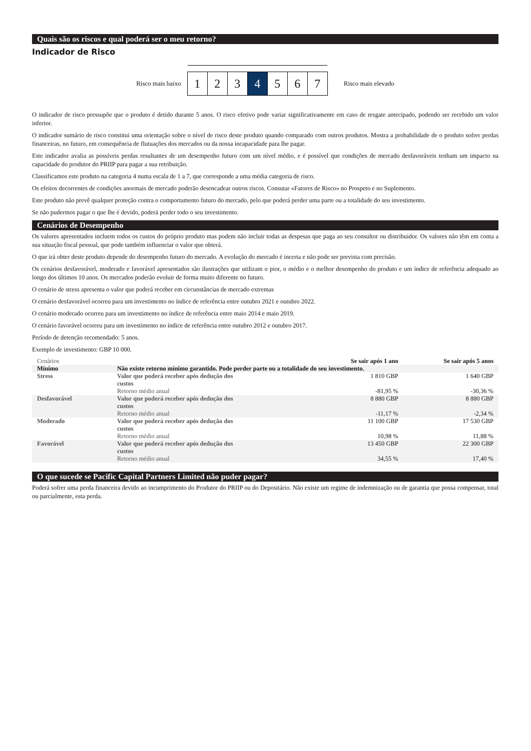Quais são os riscos e qual poderá ser o meu retorno?
Indicador de Risco
Risco mais baixo
1 2 3 4 5 6 7
Risco mais elevado
O indicador de risco pressupõe que o produto é detido durante 5 anos. O risco efetivo pode variar significativamente em caso de resgate antecipado, podendo ser recebido um valor inferior.
O indicador sumário de risco constitui uma orientação sobre o nível de risco deste produto quando comparado com outros produtos. Mostra a probabilidade de o produto sofrer perdas financeiras, no futuro, em consequência de flutuações dos mercados ou da nossa incapacidade para lhe pagar.
Este indicador avalia as possíveis perdas resultantes de um desempenho futuro com um nível médio, e é possível que condições de mercado desfavoráveis tenham um impacto na capacidade do produtor do PRIIP para pagar a sua retribuição.
Classificamos este produto na categoria 4 numa escala de 1 a 7, que corresponde a uma média categoria de risco.
Os efeitos decorrentes de condições anormais de mercado poderão desencadear outros riscos. Consutar «Fatores de Risco» no Prospeto e no Suplemento.
Este produto não prevê qualquer proteção contra o comportamento futuro do mercado, pelo que poderá perder uma parte ou a totalidade do seu investimento.
Se não pudermos pagar o que lhe é devido, poderá perder todo o seu investimento.
Cenários de Desempenho
Os valores apresentados incluem todos os custos do próprio produto mas podem não incluir todas as despesas que paga ao seu consultor ou distribuidor. Os valores não têm em conta a sua situação fiscal pessoal, que pode também influenciar o valor que obterá.
O que irá obter deste produto depende do desempenho futuro do mercado. A evolução do mercado é incerta e não pode ser prevista com precisão.
Os cenários desfavorável, moderado e favorável apresentados são ilustrações que utilizam o pior, o médio e o melhor desempenho do produto e um índice de referência adequado ao longo dos últimos 10 anos. Os mercados poderão evoluir de forma muito diferente no futuro.
O cenário de stress apresenta o valor que poderá receber em circunstâncias de mercado extremas
O cenário desfavorável ocorreu para um investimento no índice de referência entre outubro 2021 e outubro 2022.
O cenário moderado ocorreu para um investimento no índice de referência entre maio 2014 e maio 2019.
O cenário favorável ocorreu para um investimento no índice de referência entre outubro 2012 e outubro 2017.
Período de detenção recomendado: 5 anos.
Exemplo de investimento: GBP 10 000.
| Cenários | | Se sair após 1 ano | Se sair após 5 anos |
| --- | --- | --- | --- |
| Mínimo | Não existe retorno mínimo garantido. Pode perder parte ou a totalidade do seu investimento. | | |
| Stress | Valor que poderá receber após dedução dos custos | 1 810 GBP | 1 640 GBP |
| | Retorno médio anual | -81,95 % | -30,36 % |
| Desfavorável | Valor que poderá receber após dedução dos custos | 8 880 GBP | 8 880 GBP |
| | Retorno médio anual | -11,17 % | -2,34 % |
| Moderado | Valor que poderá receber após dedução dos custos | 11 100 GBP | 17 530 GBP |
| | Retorno médio anual | 10,98 % | 11,88 % |
| Favorável | Valor que poderá receber após dedução dos custos | 13 450 GBP | 22 300 GBP |
| | Retorno médio anual | 34,55 % | 17,40 % |
O que sucede se Pacific Capital Partners Limited não puder pagar?
Poderá sofrer uma perda financeira devido ao incumprimento do Produtor do PRIIP ou do Depositário. Não existe um regime de indemnização ou de garantia que possa compensar, total ou parcialmente, esta perda.